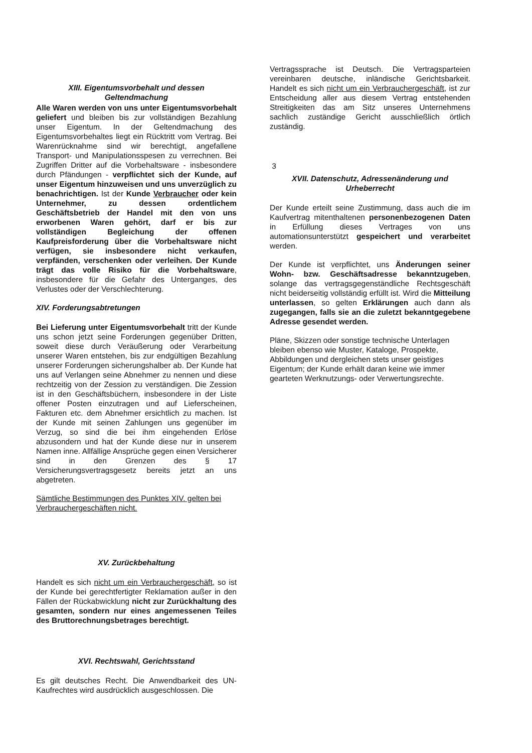XIII. Eigentumsvorbehalt und dessen Geltendmachung
Alle Waren werden von uns unter Eigentumsvorbehalt geliefert und bleiben bis zur vollständigen Bezahlung unser Eigentum. In der Geltendmachung des Eigentumsvorbehaltes liegt ein Rücktritt vom Vertrag. Bei Warenrücknahme sind wir berechtigt, angefallene Transport- und Manipulationsspesen zu verrechnen. Bei Zugriffen Dritter auf die Vorbehaltsware - insbesondere durch Pfändungen - verpflichtet sich der Kunde, auf unser Eigentum hinzuweisen und uns unverzüglich zu benachrichtigen. Ist der Kunde Verbraucher oder kein Unternehmer, zu dessen ordentlichem Geschäftsbetrieb der Handel mit den von uns erworbenen Waren gehört, darf er bis zur vollständigen Begleichung der offenen Kaufpreisforderung über die Vorbehaltsware nicht verfügen, sie insbesondere nicht verkaufen, verpfänden, verschenken oder verleihen. Der Kunde trägt das volle Risiko für die Vorbehaltsware, insbesondere für die Gefahr des Unterganges, des Verlustes oder der Verschlechterung.
XIV. Forderungsabtretungen
Bei Lieferung unter Eigentumsvorbehalt tritt der Kunde uns schon jetzt seine Forderungen gegenüber Dritten, soweit diese durch Veräußerung oder Verarbeitung unserer Waren entstehen, bis zur endgültigen Bezahlung unserer Forderungen sicherungshalber ab. Der Kunde hat uns auf Verlangen seine Abnehmer zu nennen und diese rechtzeitig von der Zession zu verständigen. Die Zession ist in den Geschäftsbüchern, insbesondere in der Liste offener Posten einzutragen und auf Lieferscheinen, Fakturen etc. dem Abnehmer ersichtlich zu machen. Ist der Kunde mit seinen Zahlungen uns gegenüber im Verzug, so sind die bei ihm eingehenden Erlöse abzusondern und hat der Kunde diese nur in unserem Namen inne. Allfällige Ansprüche gegen einen Versicherer sind in den Grenzen des § 17 Versicherungsvertragsgesetz bereits jetzt an uns abgetreten.
Sämtliche Bestimmungen des Punktes XIV. gelten bei Verbrauchergeschäften nicht.
XV. Zurückbehaltung
Handelt es sich nicht um ein Verbrauchergeschäft, so ist der Kunde bei gerechtfertigter Reklamation außer in den Fällen der Rückabwicklung nicht zur Zurückhaltung des gesamten, sondern nur eines angemessenen Teiles des Bruttorechnungsbetrages berechtigt.
XVI. Rechtswahl, Gerichtsstand
Es gilt deutsches Recht. Die Anwendbarkeit des UN-Kaufrechtes wird ausdrücklich ausgeschlossen. Die
Vertragssprache ist Deutsch. Die Vertragsparteien vereinbaren deutsche, inländische Gerichtsbarkeit. Handelt es sich nicht um ein Verbrauchergeschäft, ist zur Entscheidung aller aus diesem Vertrag entstehenden Streitigkeiten das am Sitz unseres Unternehmens sachlich zuständige Gericht ausschließlich örtlich zuständig.
3
XVII. Datenschutz, Adressenänderung und Urheberrecht
Der Kunde erteilt seine Zustimmung, dass auch die im Kaufvertrag mitenthaltenen personenbezogenen Daten in Erfüllung dieses Vertrages von uns automationsunterstützt gespeichert und verarbeitet werden.
Der Kunde ist verpflichtet, uns Änderungen seiner Wohn- bzw. Geschäftsadresse bekanntzugeben, solange das vertragsgegenständliche Rechtsgeschäft nicht beiderseitig vollständig erfüllt ist. Wird die Mitteilung unterlassen, so gelten Erklärungen auch dann als zugegangen, falls sie an die zuletzt bekanntgegebene Adresse gesendet werden.
Pläne, Skizzen oder sonstige technische Unterlagen bleiben ebenso wie Muster, Kataloge, Prospekte, Abbildungen und dergleichen stets unser geistiges Eigentum; der Kunde erhält daran keine wie immer gearteten Werknutzungs- oder Verwertungsrechte.